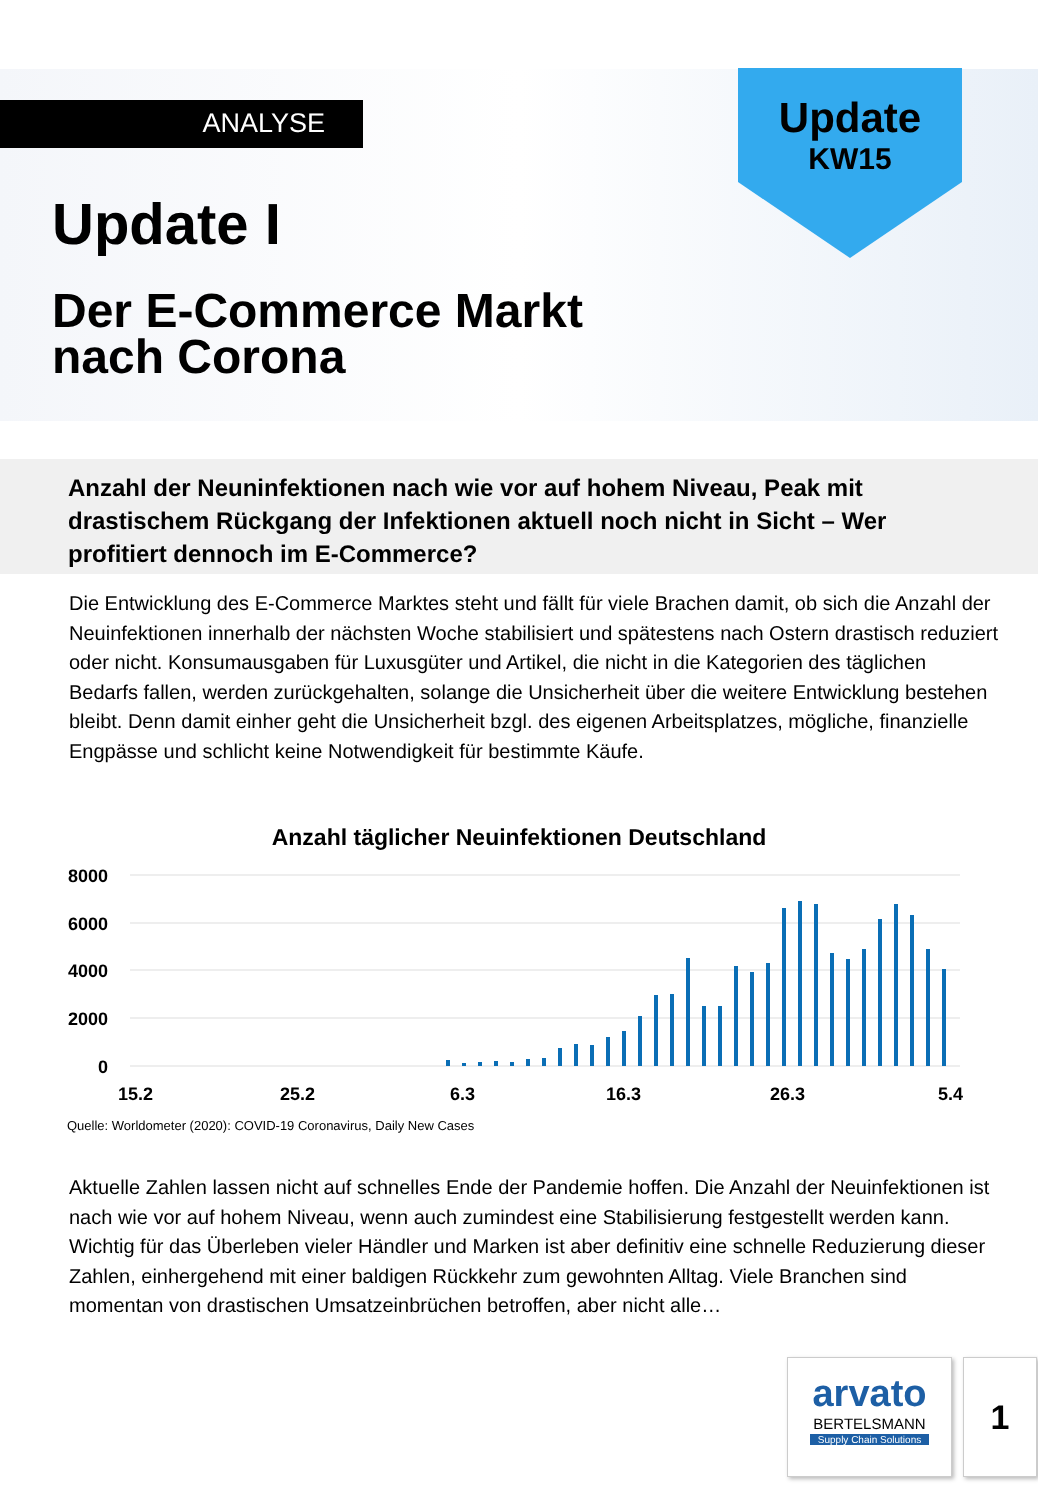ANALYSE
Update
KW15
Update I
Der E-Commerce Markt
nach Corona
Anzahl der Neuninfektionen nach wie vor auf hohem Niveau, Peak mit drastischem Rückgang der Infektionen aktuell noch nicht in Sicht – Wer profitiert dennoch im E-Commerce?
Die Entwicklung des E-Commerce Marktes steht und fällt für viele Brachen damit, ob sich die Anzahl der Neuinfektionen innerhalb der nächsten Woche stabilisiert und spätestens nach Ostern drastisch reduziert oder nicht. Konsumausgaben für Luxusgüter und Artikel, die nicht in die Kategorien des täglichen Bedarfs fallen, werden zurückgehalten, solange die Unsicherheit über die weitere Ent­wicklung bestehen bleibt. Denn damit einher geht die Unsicherheit bzgl. des eigenen Arbeitsplatzes, mögliche, finanzielle Engpässe und schlicht keine Notwendigkeit für bestimmte Käufe.
Anzahl täglicher Neuinfektionen Deutschland
8000
6000
4000
2000
0
15.2
25.2
6.3
16.3
26.3
5.4
Quelle: Worldometer (2020): COVID-19 Coronavirus, Daily New Cases
Aktuelle Zahlen lassen nicht auf schnelles Ende der Pandemie hoffen. Die Anzahl der Neu­infektionen ist nach wie vor auf hohem Niveau, wenn auch zumindest eine Stabilisierung festgestellt werden kann. Wichtig für das Überleben vieler Händler und Marken ist aber definitiv eine schnelle Reduzierung dieser Zahlen, einhergehend mit einer baldigen Rückkehr zum gewohnten Alltag. Viele Branchen sind momentan von drastischen Umsatzeinbrüchen betroffen, aber nicht alle…
arvato
BERTELSMANN
Supply Chain Solutions
1